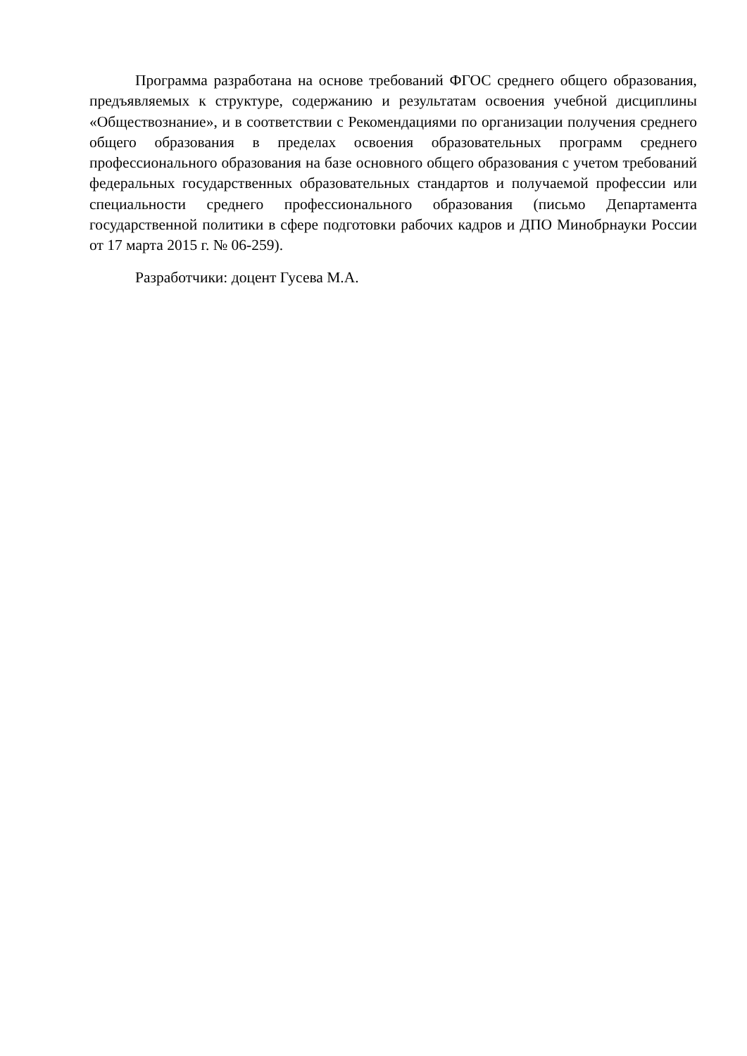Программа разработана на основе требований ФГОС среднего общего образования, предъявляемых к структуре, содержанию и результатам освоения учебной дисциплины «Обществознание», и в соответствии с Рекомендациями по организации получения среднего общего образования в пределах освоения образовательных программ среднего профессионального образования на базе основного общего образования с учетом требований федеральных государственных образовательных стандартов и получаемой профессии или специальности среднего профессионального образования (письмо Департамента государственной политики в сфере подготовки рабочих кадров и ДПО Минобрнауки России от 17 марта 2015 г. № 06-259).
Разработчики: доцент Гусева М.А.